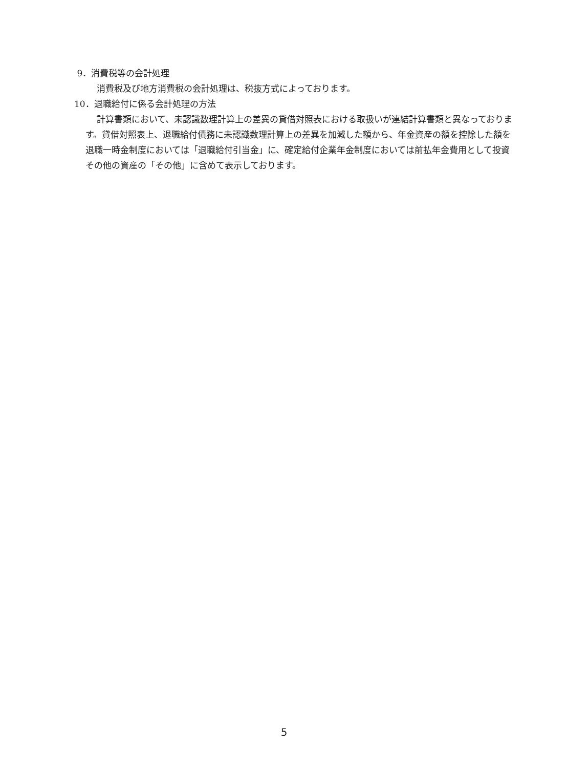9．消費税等の会計処理
消費税及び地方消費税の会計処理は、税抜方式によっております。
10．退職給付に係る会計処理の方法
計算書類において、未認識数理計算上の差異の貸借対照表における取扱いが連結計算書類と異なっております。貸借対照表上、退職給付債務に未認識数理計算上の差異を加減した額から、年金資産の額を控除した額を退職一時金制度においては「退職給付引当金」に、確定給付企業年金制度においては前払年金費用として投資その他の資産の「その他」に含めて表示しております。
5